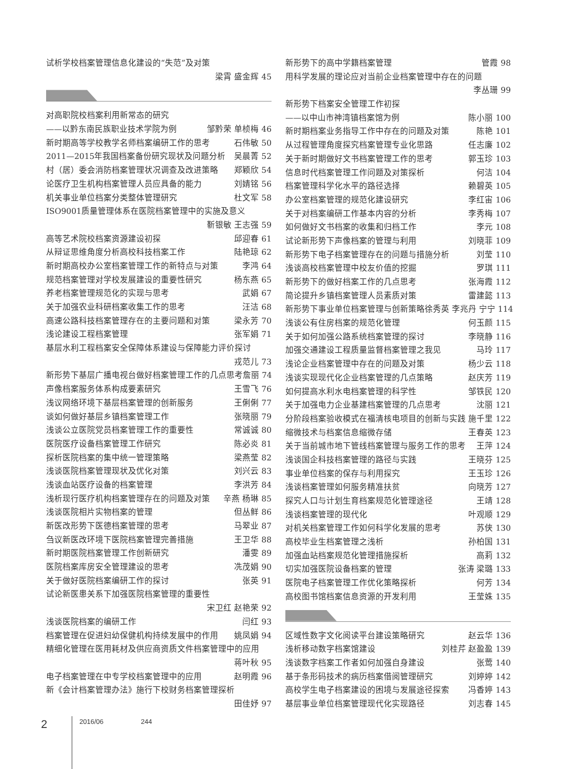试析学校档案管理信息化建设的“失范”及对策
梁霄 盛金辉 45
对高职院校档案利用新常态的研究
——以黔东南民族职业技术学院为例 邹黔荣 单桢梅 46
新时期高等学校教学名师档案编研工作的思考 石伟敏 50
2011—2015年我国档案备份研究现状及问题分析 吴晨菁 52
村（居）委会消防档案管理状况调查及改进策略 郑颖欣 54
论医疗卫生机构档案管理人员应具备的能力 刘婧铭 56
机关事业单位档案分类整体管理研究 杜文军 58
ISO9001质量管理体系在医院档案管理中的实施及意义
靳银敏 王志强 59
高等艺术院校档案资源建设初探 邱迎春 61
从辩证思维角度分析高校科技档案工作 陆艳琼 62
新时期高校办公室档案管理工作的新特点与对策 李鸿 64
规范档案管理对学校发展建设的重要性研究 杨东燕 65
养老档案管理规范化的实现与思考 武娟 67
关于加强农业科研档案收集工作的思考 汪洁 68
高速公路科技档案管理存在的主要问题和对策 梁永芳 70
浅论建设工程档案管理 张军娟 71
基层水利工程档案安全保障体系建设与保障能力评价探讨
戎范儿 73
新形势下基层广播电视台做好档案管理工作的几点思考 詹丽 74
声像档案服务体系构成要素研究 王雪飞 76
浅议网络环境下基层档案管理的创新服务 王俐俐 77
谈如何做好基层乡镇档案管理工作 张晓丽 79
浅谈公立医院党员档案管理工作的重要性 常诚诚 80
医院医疗设备档案管理工作研究 陈必炎 81
探析医院档案的集中统一管理策略 梁燕莹 82
浅谈医院档案管理现状及优化对策 刘兴云 83
浅谈血站医疗设备的档案管理 李洪芳 84
浅析现行医疗机构档案管理存在的问题及对策 辛燕 杨琳 85
浅谈医院相片实物档案的管理 但丛鲜 86
新医改形势下医德档案管理的思考 马翠业 87
刍议新医改环境下医院档案管理完善措施 王卫华 88
新时期医院档案管理工作创新研究 潘雯 89
医院档案库房安全管理建设的思考 冼茂娟 90
关于做好医院档案编研工作的探讨 张英 91
试论新医患关系下加强医院档案管理的重要性
宋卫红 赵艳荣 92
浅谈医院档案的编研工作 闫红 93
档案管理在促进妇幼保健机构持续发展中的作用 姚凤娟 94
精细化管理在医用耗材及供应商资质文件档案管理中的应用
蒋叶秋 95
电子档案管理在中专学校档案管理中的应用 赵明霞 96
新《会计档案管理办法》施行下校财务档案管理探析
田佳妤 97
新形势下的高中学籍档案管理 管霞 98
用科学发展的理论应对当前企业档案管理中存在的问题
李丛珊 99
新形势下档案安全管理工作初探
——以中山市神湾镇档案馆为例 陈小丽 100
新时期档案业务指导工作中存在的问题及对策 陈艳 101
从过程管理角度探究档案管理专业化思路 任志廉 102
关于新时期做好文书档案管理工作的思考 郭玉珍 103
信息时代档案管理工作问题及对策探析 何洁 104
档案管理科学化水平的路径选择 赖碧英 105
办公室档案管理的规范化建设研究 李红宙 106
关于对档案编研工作基本内容的分析 李秀梅 107
如何做好文书档案的收集和归档工作 李元 108
试论新形势下声像档案的管理与利用 刘晓菲 109
新形势下电子档案管理存在的问题与措施分析 刘莹 110
浅谈高校档案管理中校友价值的挖掘 罗琪 111
新形势下的做好档案工作的几点思考 张海霞 112
简论提升乡镇档案管理人员素质对策 雷建懿 113
新形势下事业单位档案管理与创新策略 徐秀英 李兆丹 宁宁 114
浅谈公有住房档案的规范化管理 何玉颜 115
关于如何加强公路系统档案管理的探讨 李晓静 116
加强交通建设工程质量监督档案管理之我见 马玲 117
浅论企业档案管理中存在的问题及对策 杨少云 118
浅谈实现现代化企业档案管理的几点策略 赵庆芳 119
如何提高水利水电档案管理的科学性 邹铁民 120
关于加强电力企业基建档案管理的几点思考 沈丽 121
分阶段档案验收模式在福清核电项目的创新与实践 施千里 122
缩微技术与档案信息缩微存储 王春英 123
关于当前城市地下管线档案管理与服务工作的思考 王萍 124
浅谈国企科技档案管理的路径与实践 王晓芬 125
事业单位档案的保存与利用探究 王玉珍 126
浅谈档案管理如何服务精准扶贫 向晓芳 127
探究人口与计划生育档案规范化管理途径 王靖 128
浅谈档案管理的现代化 叶观顺 129
对机关档案管理工作如何科学化发展的思考 苏侠 130
高校毕业生档案管理之浅析 孙柏国 131
加强血站档案规范化管理措施探析 高莉 132
切实加强医院设备档案的管理 张涛 梁璐 133
医院电子档案管理工作优化策略探析 何芳 134
高校图书馆档案信息资源的开发利用 王莹姝 135
区域性数字文化阅读平台建设策略研究 赵云华 136
浅析移动数字档案馆建设 刘桂芹 赵盈盈 139
浅谈数字档案工作者如何加强自身建设 张莺 140
基于条形码技术的病历档案借阅管理研究 刘婷婷 142
高校学生电子档案建设的困境与发展途径探索 冯香婷 143
基层事业单位档案管理现代化实现路径 刘志春 145
2 2016/06 244